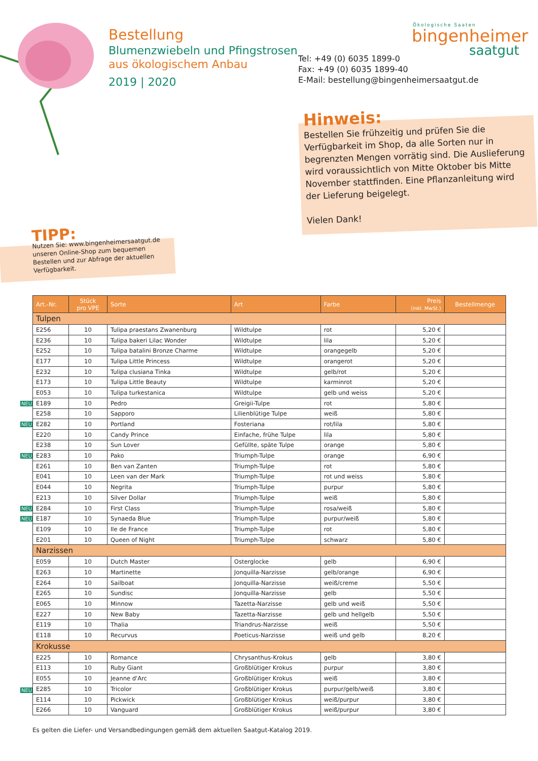Bestellung
Blumenzwiebeln und Pfingstrosen
aus ökologischem Anbau
2019 | 2020
Ökologische Saaten
bingenheimer
saatgut
Tel: +49 (0) 6035 1899-0
Fax: +49 (0) 6035 1899-40
E-Mail: bestellung@bingenheimersaatgut.de
Hinweis:
Bestellen Sie frühzeitig und prüfen Sie die Verfügbarkeit im Shop, da alle Sorten nur in begrenzten Mengen vorrätig sind. Die Auslieferung wird voraussichtlich von Mitte Oktober bis Mitte November stattfinden. Eine Pflanzanleitung wird der Lieferung beigelegt.
Vielen Dank!
TIPP:
Nutzen Sie: www.bingenheimersaatgut.de unseren Online-Shop zum bequemen Bestellen und zur Abfrage der aktuellen Verfügbarkeit.
NEU
NEU
NEU
NEU
NEU
NEU
| Art.-Nr. | Stück pro VPE | Sorte | Art | Farbe | Preis (inkl. MwSt.) | Bestellmenge |
| --- | --- | --- | --- | --- | --- | --- |
| Tulpen | | | | | | |
| E256 | 10 | Tulipa praestans Zwanenburg | Wildtulpe | rot | 5,20 € | |
| E236 | 10 | Tulipa bakeri Lilac Wonder | Wildtulpe | lila | 5,20 € | |
| E252 | 10 | Tulipa batalini Bronze Charme | Wildtulpe | orangegelb | 5,20 € | |
| E177 | 10 | Tulipa Little Princess | Wildtulpe | orangerot | 5,20 € | |
| E232 | 10 | Tulipa clusiana Tinka | Wildtulpe | gelb/rot | 5,20 € | |
| E173 | 10 | Tulipa Little Beauty | Wildtulpe | karminrot | 5,20 € | |
| E053 | 10 | Tulipa turkestanica | Wildtulpe | gelb und weiss | 5,20 € | |
| E189 | 10 | Pedro | Greigii-Tulpe | rot | 5,80 € | |
| E258 | 10 | Sapporo | Lilienblütige Tulpe | weiß | 5,80 € | |
| E282 | 10 | Portland | Fosteriana | rot/lila | 5,80 € | |
| E220 | 10 | Candy Prince | Einfache, frühe Tulpe | lila | 5,80 € | |
| E238 | 10 | Sun Lover | Gefüllte, späte Tulpe | orange | 5,80 € | |
| E283 | 10 | Pako | Triumph-Tulpe | orange | 6,90 € | |
| E261 | 10 | Ben van Zanten | Triumph-Tulpe | rot | 5,80 € | |
| E041 | 10 | Leen van der Mark | Triumph-Tulpe | rot und weiss | 5,80 € | |
| E044 | 10 | Negrita | Triumph-Tulpe | purpur | 5,80 € | |
| E213 | 10 | Silver Dollar | Triumph-Tulpe | weiß | 5,80 € | |
| E284 | 10 | First Class | Triumph-Tulpe | rosa/weiß | 5,80 € | |
| E187 | 10 | Synaeda Blue | Triumph-Tulpe | purpur/weiß | 5,80 € | |
| E109 | 10 | Ile de France | Triumph-Tulpe | rot | 5,80 € | |
| E201 | 10 | Queen of Night | Triumph-Tulpe | schwarz | 5,80 € | |
| Narzissen | | | | | | |
| E059 | 10 | Dutch Master | Osterglocke | gelb | 6,90 € | |
| E263 | 10 | Martinette | Jonquilla-Narzisse | gelb/orange | 6,90 € | |
| E264 | 10 | Sailboat | Jonquilla-Narzisse | weiß/creme | 5,50 € | |
| E265 | 10 | Sundisc | Jonquilla-Narzisse | gelb | 5,50 € | |
| E065 | 10 | Minnow | Tazetta-Narzisse | gelb und weiß | 5,50 € | |
| E227 | 10 | New Baby | Tazetta-Narzisse | gelb und hellgelb | 5,50 € | |
| E119 | 10 | Thalia | Triandrus-Narzisse | weiß | 5,50 € | |
| E118 | 10 | Recurvus | Poeticus-Narzisse | weiß und gelb | 8,20 € | |
| Krokusse | | | | | | |
| E225 | 10 | Romance | Chrysanthus-Krokus | gelb | 3,80 € | |
| E113 | 10 | Ruby Giant | Großblütiger Krokus | purpur | 3,80 € | |
| E055 | 10 | Jeanne d'Arc | Großblütiger Krokus | weiß | 3,80 € | |
| E285 | 10 | Tricolor | Großblütiger Krokus | purpur/gelb/weiß | 3,80 € | |
| E114 | 10 | Pickwick | Großblütiger Krokus | weiß/purpur | 3,80 € | |
| E266 | 10 | Vanguard | Großblütiger Krokus | weiß/purpur | 3,80 € | |
Es gelten die Liefer- und Versandbedingungen gemäß dem aktuellen Saatgut-Katalog 2019.